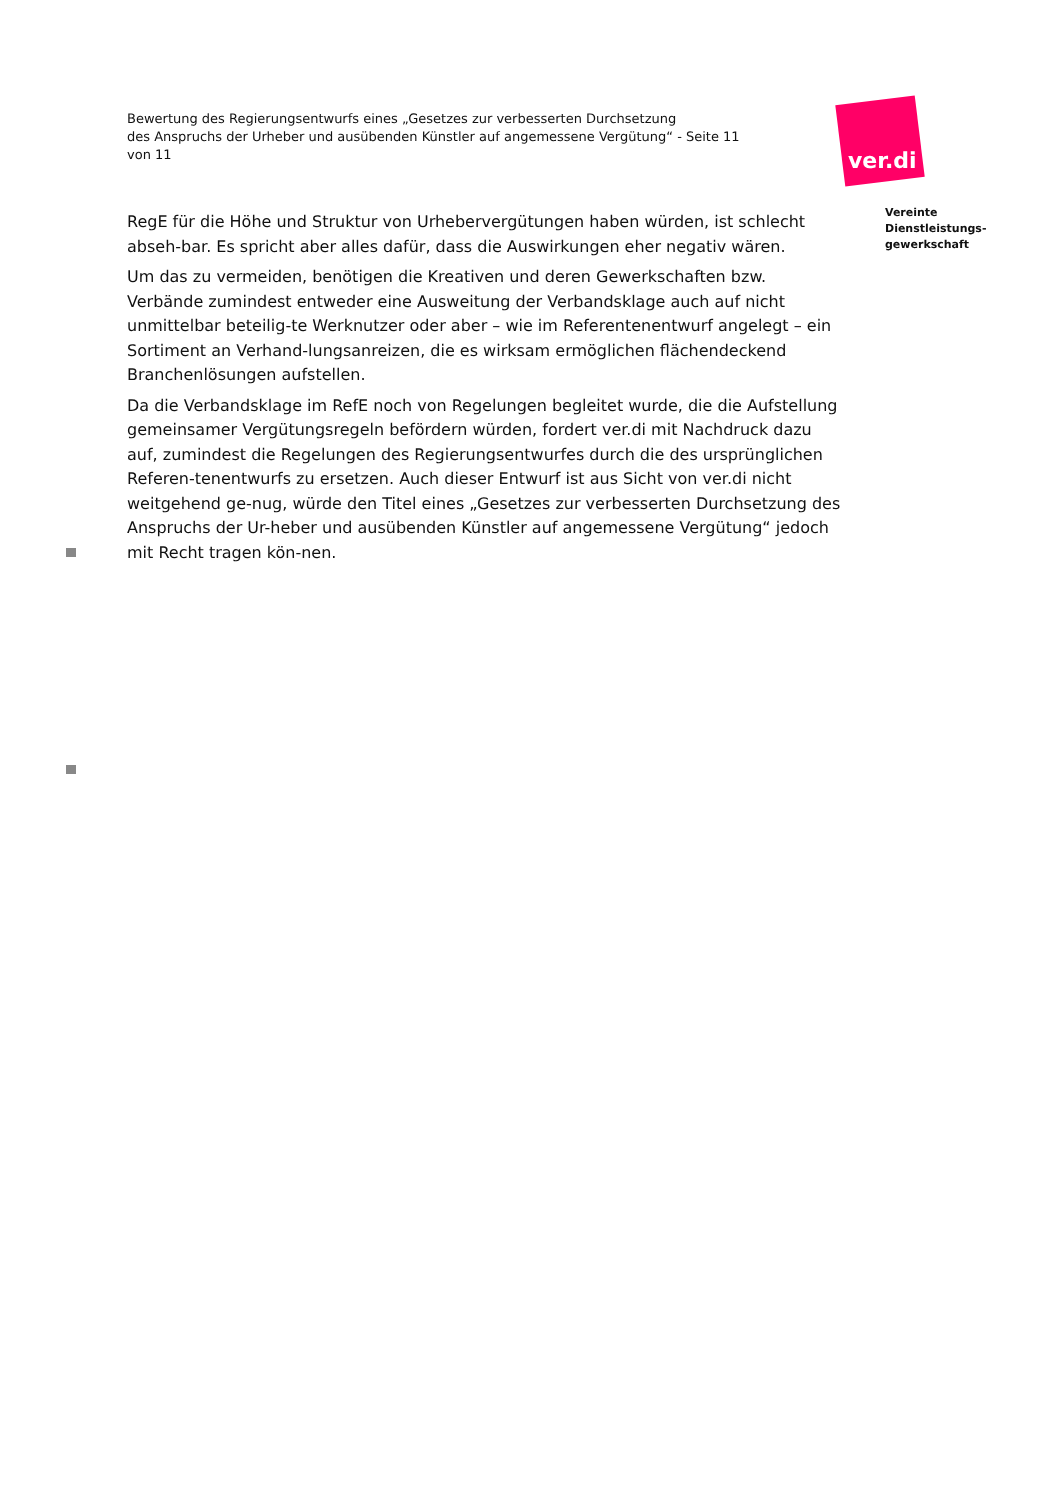Bewertung des Regierungsentwurfs eines „Gesetzes zur verbesserten Durchsetzung
des Anspruchs der Urheber und ausübenden Künstler auf angemessene Vergütung“ - Seite 11 von 11
ver.di
Vereinte
Dienstleistungs-
gewerkschaft
RegE für die Höhe und Struktur von Urhebervergütungen haben würden, ist schlecht abseh-bar. Es spricht aber alles dafür, dass die Auswirkungen eher negativ wären.
Um das zu vermeiden, benötigen die Kreativen und deren Gewerkschaften bzw. Verbände zumindest entweder eine Ausweitung der Verbandsklage auch auf nicht unmittelbar beteilig-te Werknutzer oder aber – wie im Referentenentwurf angelegt – ein Sortiment an Verhand-lungsanreizen, die es wirksam ermöglichen flächendeckend Branchenlösungen aufstellen.
Da die Verbandsklage im RefE noch von Regelungen begleitet wurde, die die Aufstellung gemeinsamer Vergütungsregeln befördern würden, fordert ver.di mit Nachdruck dazu auf, zumindest die Regelungen des Regierungsentwurfes durch die des ursprünglichen Referen-tenentwurfs zu ersetzen. Auch dieser Entwurf ist aus Sicht von ver.di nicht weitgehend ge-nug, würde den Titel eines „Gesetzes zur verbesserten Durchsetzung des Anspruchs der Ur-heber und ausübenden Künstler auf angemessene Vergütung“ jedoch mit Recht tragen kön-nen.